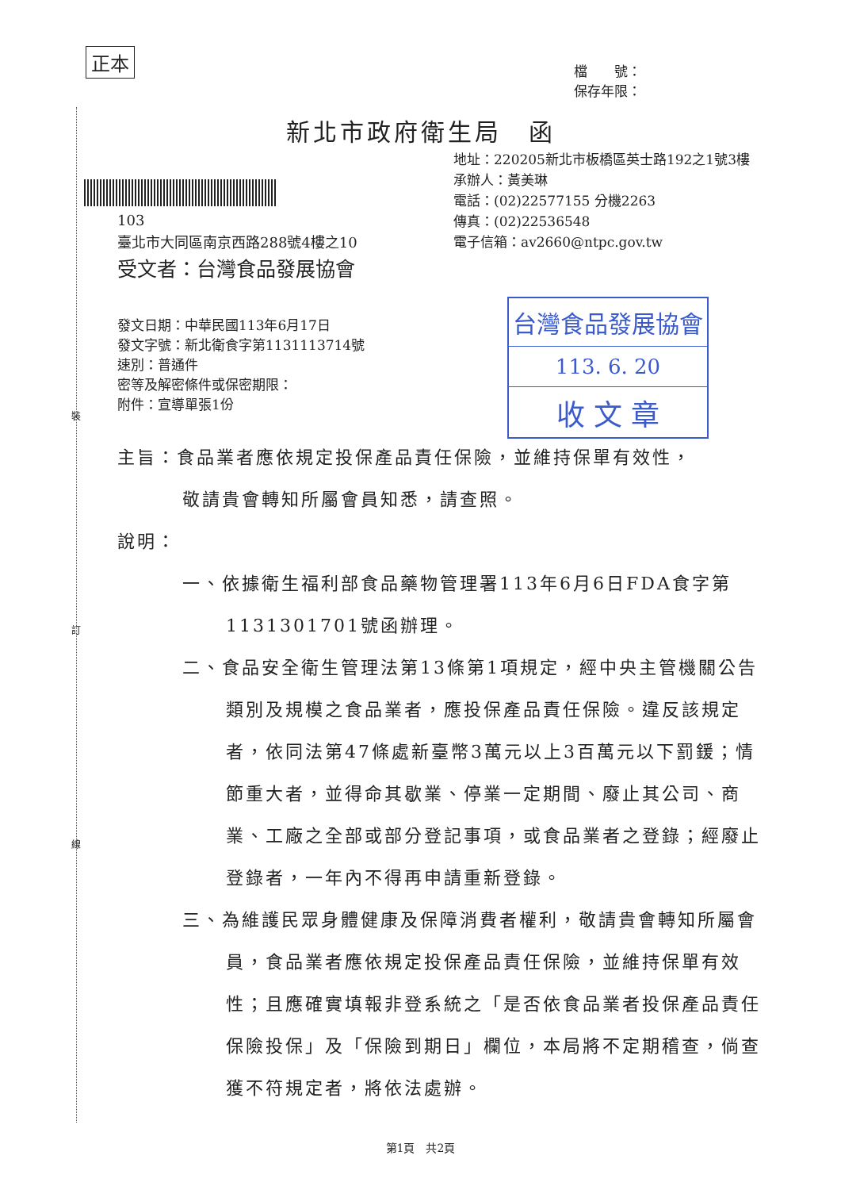正本
裝
訂
線
檔　　號：
保存年限：
新北市政府衛生局　函
地址：220205新北市板橋區英士路192之1號3樓
承辦人：黃美琳
電話：(02)22577155 分機2263
傳真：(02)22536548
電子信箱：av2660@ntpc.gov.tw
103
臺北市大同區南京西路288號4樓之10
受文者：台灣食品發展協會
發文日期：中華民國113年6月17日
發文字號：新北衛食字第1131113714號
速別：普通件
密等及解密條件或保密期限：
附件：宣導單張1份
台灣食品發展協會
113. 6. 20
收 文 章
主旨：食品業者應依規定投保產品責任保險，並維持保單有效性，
敬請貴會轉知所屬會員知悉，請查照。
說明：
一、依據衛生福利部食品藥物管理署113年6月6日FDA食字第1131301701號函辦理。
二、食品安全衛生管理法第13條第1項規定，經中央主管機關公告類別及規模之食品業者，應投保產品責任保險。違反該規定者，依同法第47條處新臺幣3萬元以上3百萬元以下罰鍰；情節重大者，並得命其歇業、停業一定期間、廢止其公司、商業、工廠之全部或部分登記事項，或食品業者之登錄；經廢止登錄者，一年內不得再申請重新登錄。
三、為維護民眾身體健康及保障消費者權利，敬請貴會轉知所屬會員，食品業者應依規定投保產品責任保險，並維持保單有效性；且應確實填報非登系統之「是否依食品業者投保產品責任保險投保」及「保險到期日」欄位，本局將不定期稽查，倘查獲不符規定者，將依法處辦。
第1頁　共2頁